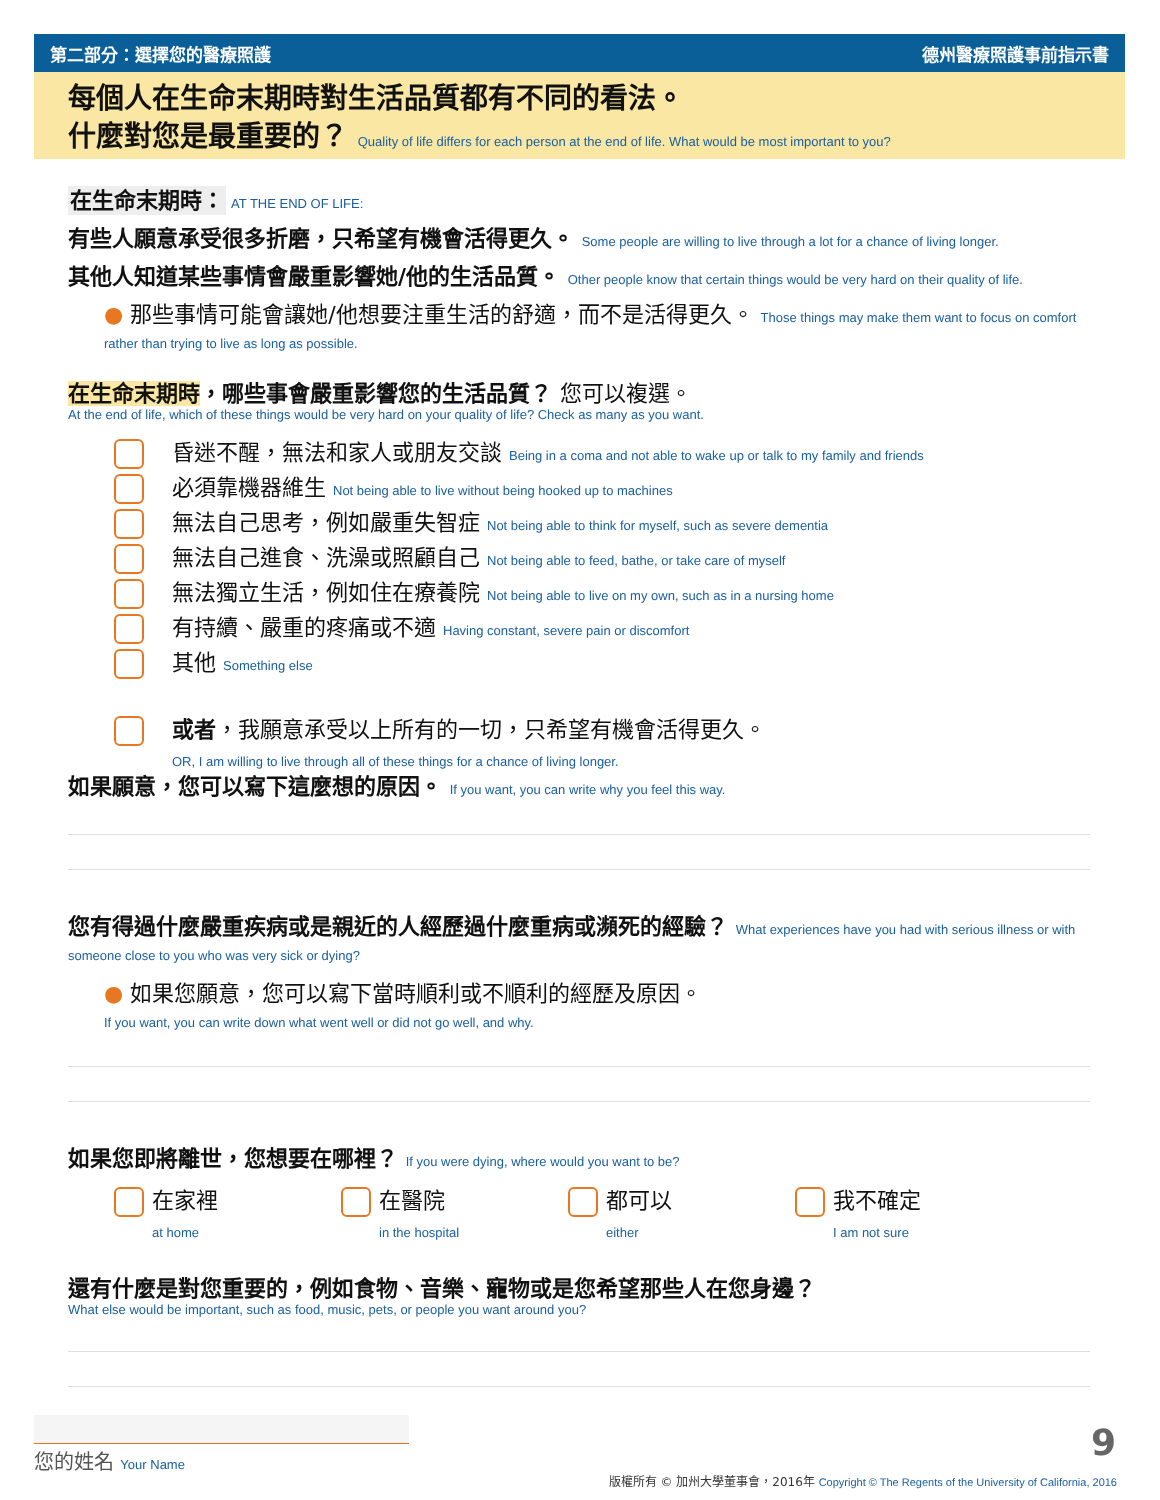第二部分：選擇您的醫療照護 德州醫療照護事前指示書
每個人在生命末期時對生活品質都有不同的看法。
什麼對您是最重要的？ Quality of life differs for each person at the end of life. What would be most important to you?
在生命末期時： AT THE END OF LIFE:
有些人願意承受很多折磨，只希望有機會活得更久。 Some people are willing to live through a lot for a chance of living longer.
其他人知道某些事情會嚴重影響她/他的生活品質。 Other people know that certain things would be very hard on their quality of life.
● 那些事情可能會讓她/他想要注重生活的舒適，而不是活得更久。 Those things may make them want to focus on comfort rather than trying to live as long as possible.
在生命末期時，哪些事會嚴重影響您的生活品質？ 您可以複選。
At the end of life, which of these things would be very hard on your quality of life? Check as many as you want.
昏迷不醒，無法和家人或朋友交談 Being in a coma and not able to wake up or talk to my family and friends
必須靠機器維生 Not being able to live without being hooked up to machines
無法自己思考，例如嚴重失智症 Not being able to think for myself, such as severe dementia
無法自己進食、洗澡或照顧自己 Not being able to feed, bathe, or take care of myself
無法獨立生活，例如住在療養院 Not being able to live on my own, such as in a nursing home
有持續、嚴重的疼痛或不適 Having constant, severe pain or discomfort
其他 Something else
或者，我願意承受以上所有的一切，只希望有機會活得更久。
OR, I am willing to live through all of these things for a chance of living longer.
如果願意，您可以寫下這麼想的原因。 If you want, you can write why you feel this way.
您有得過什麼嚴重疾病或是親近的人經歷過什麼重病或瀕死的經驗？ What experiences have you had with serious illness or with someone close to you who was very sick or dying?
● 如果您願意，您可以寫下當時順利或不順利的經歷及原因。
If you want, you can write down what went well or did not go well, and why.
如果您即將離世，您想要在哪裡？ If you were dying, where would you want to be?
在家裡
at home
在醫院
in the hospital
都可以
either
我不確定
I am not sure
還有什麼是對您重要的，例如食物、音樂、寵物或是您希望那些人在您身邊？
What else would be important, such as food, music, pets, or people you want around you?
您的姓名 Your Name 9
版權所有 © 加州大學董事會，2016年 Copyright © The Regents of the University of California, 2016